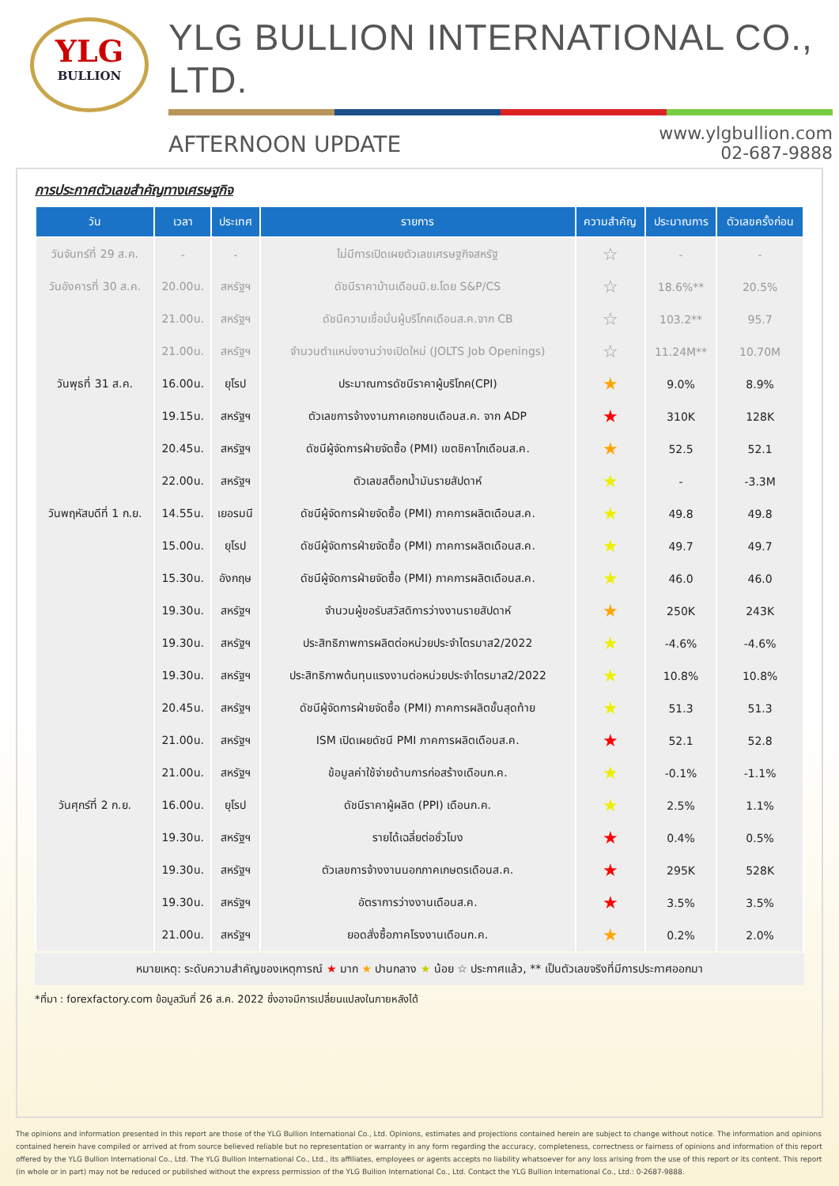YLG
BULLION
YLG BULLION INTERNATIONAL CO., LTD.
AFTERNOON UPDATE
www.ylgbullion.com
02-687-9888
การประกาศตัวเลขสำคัญทางเศรษฐกิจ
| วัน | เวลา | ประเทศ | รายการ | ความสำคัญ | ประมาณการ | ตัวเลขครั้งก่อน |
| --- | --- | --- | --- | --- | --- | --- |
| วันจันทร์ที่ 29 ส.ค. | - | - | ไม่มีการเปิดเผยตัวเลขเศรษฐกิจสหรัฐ | ☆ | - | - |
| วันอังคารที่ 30 ส.ค. | 20.00น. | สหรัฐฯ | ดัชนีราคาบ้านเดือนมิ.ย.โดย S&P/CS | ☆ | 18.6%** | 20.5% |
| | 21.00น. | สหรัฐฯ | ดัชนีความเชื่อมั่นผู้บริโภคเดือนส.ค.จาก CB | ☆ | 103.2** | 95.7 |
| | 21.00น. | สหรัฐฯ | จำนวนตำแหน่งงานว่างเปิดใหม่ (JOLTS Job Openings) | ☆ | 11.24M** | 10.70M |
| วันพุธที่ 31 ส.ค. | 16.00น. | ยุโรป | ประมาณการดัชนีราคาผู้บริโภค(CPI) | ★ | 9.0% | 8.9% |
| | 19.15น. | สหรัฐฯ | ตัวเลขการจ้างงานภาคเอกชนเดือนส.ค. จาก ADP | ★ | 310K | 128K |
| | 20.45น. | สหรัฐฯ | ดัชนีผู้จัดการฝ่ายจัดซื้อ (PMI) เขตชิคาโกเดือนส.ค. | ★ | 52.5 | 52.1 |
| | 22.00น. | สหรัฐฯ | ตัวเลขสต็อกน้ำมันรายสัปดาห์ | ★ | - | -3.3M |
| วันพฤหัสบดีที่ 1 ก.ย. | 14.55น. | เยอรมนี | ดัชนีผู้จัดการฝ่ายจัดซื้อ (PMI) ภาคการผลิตเดือนส.ค. | ★ | 49.8 | 49.8 |
| | 15.00น. | ยุโรป | ดัชนีผู้จัดการฝ่ายจัดซื้อ (PMI) ภาคการผลิตเดือนส.ค. | ★ | 49.7 | 49.7 |
| | 15.30น. | อังกฤษ | ดัชนีผู้จัดการฝ่ายจัดซื้อ (PMI) ภาคการผลิตเดือนส.ค. | ★ | 46.0 | 46.0 |
| | 19.30น. | สหรัฐฯ | จำนวนผู้ขอรับสวัสดิการว่างงานรายสัปดาห์ | ★ | 250K | 243K |
| | 19.30น. | สหรัฐฯ | ประสิทธิภาพการผลิตต่อหน่วยประจำไตรมาส2/2022 | ★ | -4.6% | -4.6% |
| | 19.30น. | สหรัฐฯ | ประสิทธิภาพต้นทุนแรงงานต่อหน่วยประจำไตรมาส2/2022 | ★ | 10.8% | 10.8% |
| | 20.45น. | สหรัฐฯ | ดัชนีผู้จัดการฝ่ายจัดซื้อ (PMI) ภาคการผลิตขั้นสุดท้าย | ★ | 51.3 | 51.3 |
| | 21.00น. | สหรัฐฯ | ISM เปิดเผยดัชนี PMI ภาคการผลิตเดือนส.ค. | ★ | 52.1 | 52.8 |
| | 21.00น. | สหรัฐฯ | ข้อมูลค่าใช้จ่ายด้านการก่อสร้างเดือนก.ค. | ★ | -0.1% | -1.1% |
| วันศุกร์ที่ 2 ก.ย. | 16.00น. | ยุโรป | ดัชนีราคาผู้ผลิต (PPI) เดือนก.ค. | ★ | 2.5% | 1.1% |
| | 19.30น. | สหรัฐฯ | รายได้เฉลี่ยต่อชั่วโมง | ★ | 0.4% | 0.5% |
| | 19.30น. | สหรัฐฯ | ตัวเลขการจ้างงานนอกภาคเกษตรเดือนส.ค. | ★ | 295K | 528K |
| | 19.30น. | สหรัฐฯ | อัตราการว่างงานเดือนส.ค. | ★ | 3.5% | 3.5% |
| | 21.00น. | สหรัฐฯ | ยอดสั่งซื้อภาคโรงงานเดือนก.ค. | ★ | 0.2% | 2.0% |
หมายเหตุ: ระดับความสำคัญของเหตุการณ์ ★ มาก ★ ปานกลาง ★ น้อย ☆ ประกาศแล้ว, ** เป็นตัวเลขจริงที่มีการประกาศออกมา
*ที่มา : forexfactory.com ข้อมูลวันที่ 26 ส.ค. 2022 ซึ่งอาจมีการเปลี่ยนแปลงในภายหลังได้
The opinions and information presented in this report are those of the YLG Bullion International Co., Ltd. Opinions, estimates and projections contained herein are subject to change without notice. The information and opinions contained herein have compiled or arrived at from source believed reliable but no representation or warranty in any form regarding the accuracy, completeness, correctness or fairness of opinions and information of this report offered by the YLG Bullion International Co., Ltd. The YLG Bullion International Co., Ltd., its affiliates, employees or agents accepts no liability whatsoever for any loss arising from the use of this report or its content. This report (in whole or in part) may not be reduced or published without the express permission of the YLG Bullion International Co., Ltd. Contact the YLG Bullion International Co., Ltd.: 0-2687-9888.